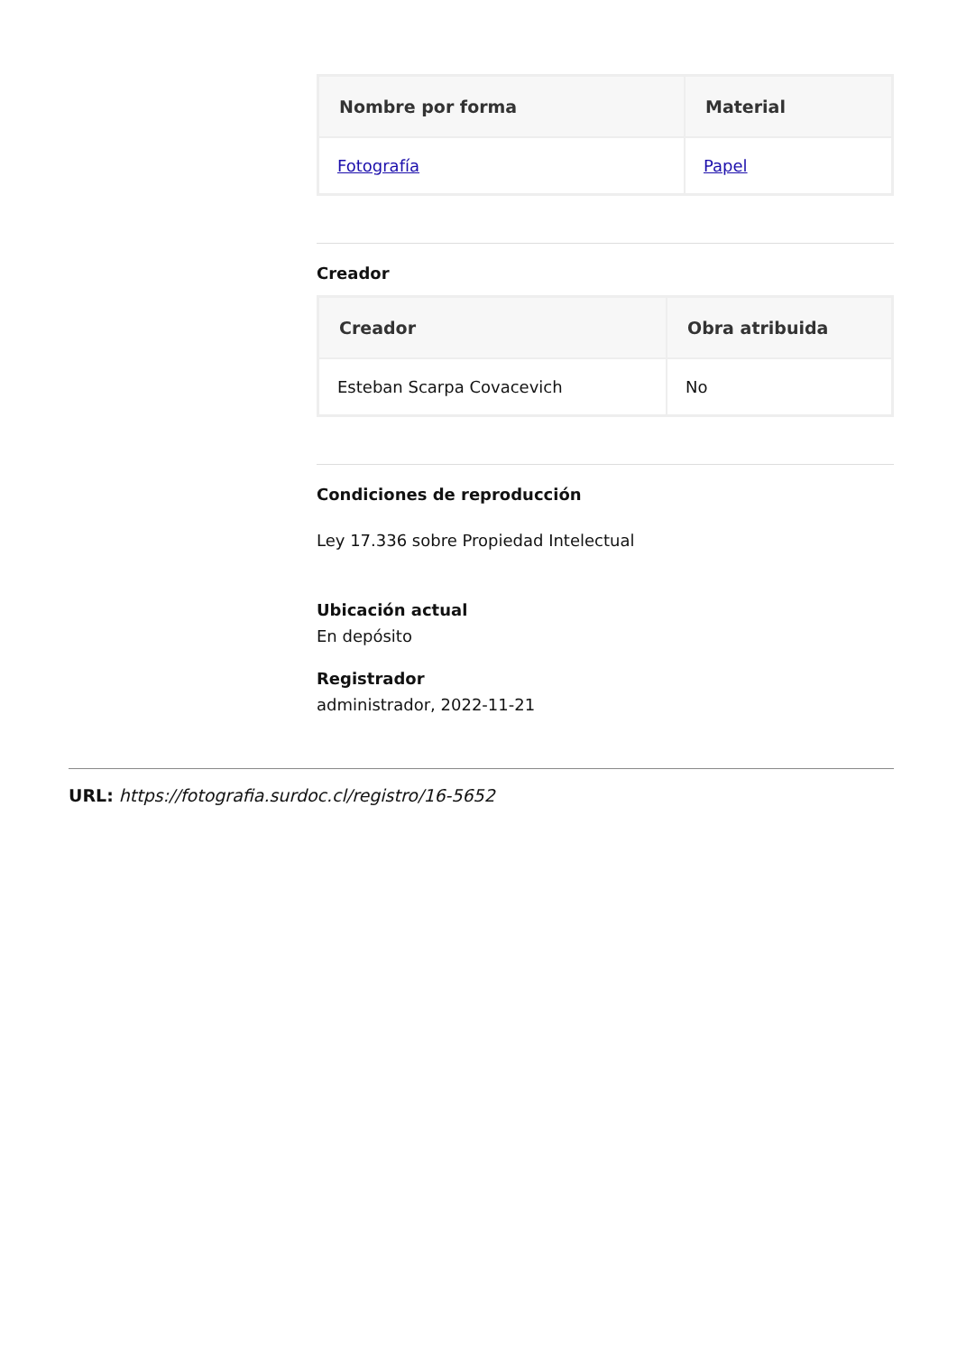| Nombre por forma | Material |
| --- | --- |
| Fotografía | Papel |
Creador
| Creador | Obra atribuida |
| --- | --- |
| Esteban Scarpa Covacevich | No |
Condiciones de reproducción
Ley 17.336 sobre Propiedad Intelectual
Ubicación actual
En depósito
Registrador
administrador, 2022-11-21
URL: https://fotografia.surdoc.cl/registro/16-5652